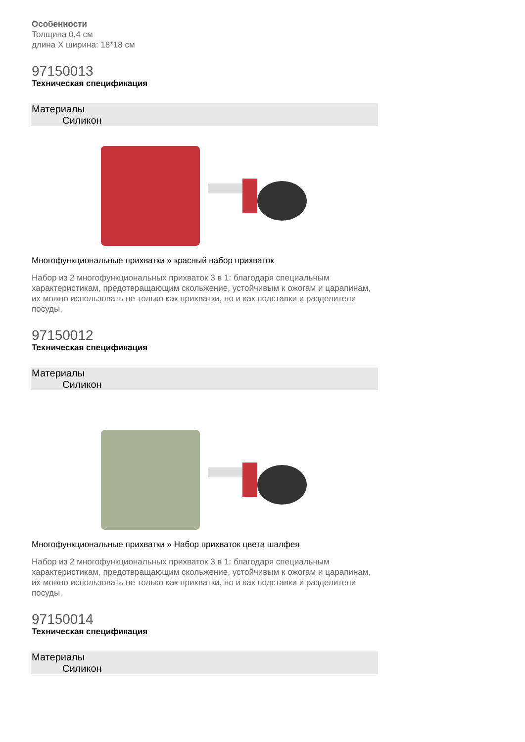Особенности
Толщина 0,4 см
длина X ширина: 18*18 см
97150013
Техническая спецификация
Материалы
Силикон
Многофункциональные прихватки » красный набор прихваток
Набор из 2 многофункциональных прихваток 3 в 1: благодаря специальным характеристикам, предотвращающим скольжение, устойчивым к ожогам и царапинам, их можно использовать не только как прихватки, но и как подставки и разделители посуды.
97150012
Техническая спецификация
Материалы
Силикон
Многофункциональные прихватки » Набор прихваток цвета шалфея
Набор из 2 многофункциональных прихваток 3 в 1: благодаря специальным характеристикам, предотвращающим скольжение, устойчивым к ожогам и царапинам, их можно использовать не только как прихватки, но и как подставки и разделители посуды.
97150014
Техническая спецификация
Материалы
Силикон